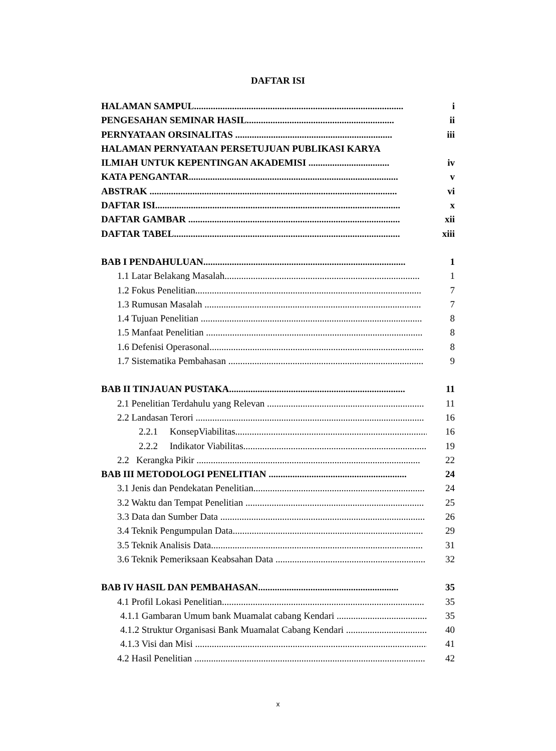DAFTAR ISI
HALAMAN SAMPUL........................................................................................ i
PENGESAHAN SEMINAR HASIL.............................................................. ii
PERNYATAAN ORSINALITAS .................................................................. iii
HALAMAN PERNYATAAN PERSETUJUAN PUBLIKASI KARYA
ILMIAH UNTUK KEPENTINGAN AKADEMISI .................................. iv
KATA PENGANTAR........................................................................................ v
ABSTRAK ........................................................................................................ vi
DAFTAR ISI....................................................................................................... x
DAFTAR GAMBAR ......................................................................................... xii
DAFTAR TABEL............................................................................................... xiii
BAB I PENDAHULUAN..................................................................................... 1
1.1 Latar Belakang Masalah.................................................................................. 1
1.2 Fokus Penelitian............................................................................................... 7
1.3 Rumusan Masalah ........................................................................................... 7
1.4 Tujuan Penelitian ............................................................................................. 8
1.5 Manfaat Penelitian ........................................................................................... 8
1.6 Defenisi Operasonal.......................................................................................... 8
1.7 Sistematika Pembahasan .................................................................................. 9
BAB II TINJAUAN PUSTAKA.......................................................................... 11
2.1 Penelitian Terdahulu yang Relevan .................................................................. 11
2.2 Landasan Terori ................................................................................................ 16
2.2.1 KonsepViabilitas..................................................................................... 16
2.2.2 Indikator Viabilitas................................................................................. 19
2.2 Kerangka Pikir .............................................................................................. 22
BAB III METODOLOGI PENELITIAN .......................................................... 24
3.1 Jenis dan Pendekatan Penelitian........................................................................ 24
3.2 Waktu dan Tempat Penelitian ........................................................................... 25
3.3 Data dan Sumber Data ...................................................................................... 26
3.4 Teknik Pengumpulan Data................................................................................ 29
3.5 Teknik Analisis Data......................................................................................... 31
3.6 Teknik Pemeriksaan Keabsahan Data ............................................................... 32
BAB IV HASIL DAN PEMBAHASAN........................................................... 35
4.1 Profil Lokasi Penelitian..................................................................................... 35
4.1.1 Gambaran Umum bank Muamalat cabang Kendari ....................................... 35
4.1.2 Struktur Organisasi Bank Muamalat Cabang Kendari ................................... 40
4.1.3 Visi dan Misi .................................................................................................. 41
4.2 Hasil Penelitian ................................................................................................. 42
x